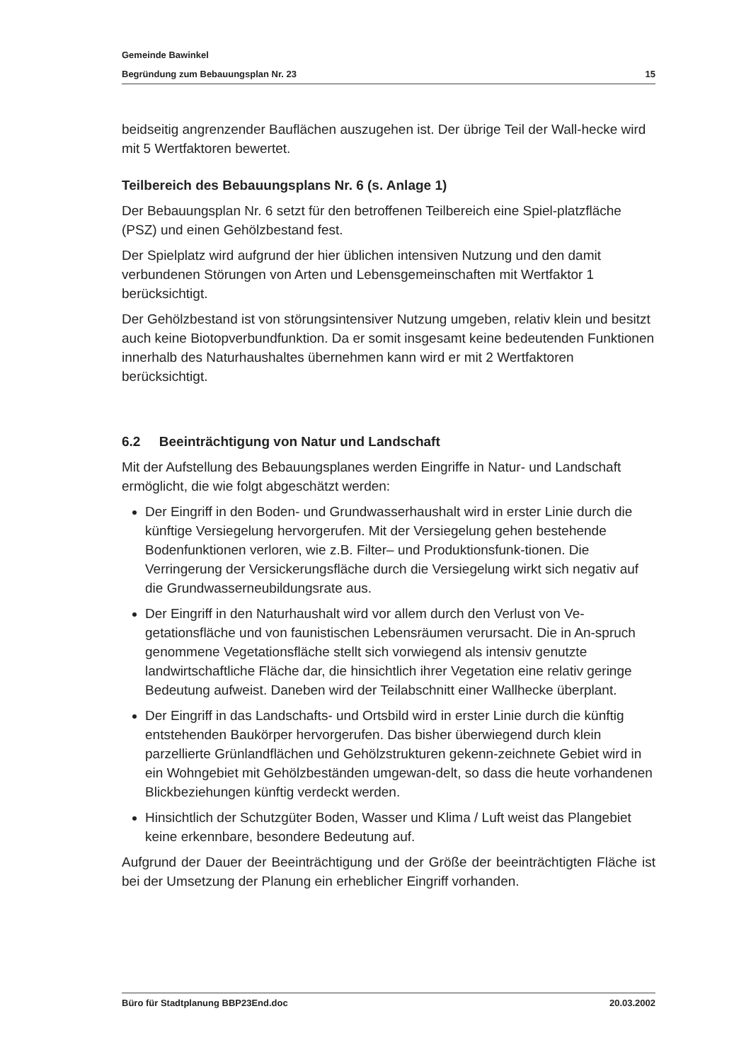Gemeinde Bawinkel
Begründung zum Bebauungsplan Nr. 23 15
beidseitig angrenzender Bauflächen auszugehen ist. Der übrige Teil der Wall-hecke wird mit 5 Wertfaktoren bewertet.
Teilbereich des Bebauungsplans Nr. 6 (s. Anlage 1)
Der Bebauungsplan Nr. 6 setzt für den betroffenen Teilbereich eine Spiel-platzfläche (PSZ) und einen Gehölzbestand fest.
Der Spielplatz wird aufgrund der hier üblichen intensiven Nutzung und den damit verbundenen Störungen von Arten und Lebensgemeinschaften mit Wertfaktor 1 berücksichtigt.
Der Gehölzbestand ist von störungsintensiver Nutzung umgeben, relativ klein und besitzt auch keine Biotopverbundfunktion. Da er somit insgesamt keine bedeutenden Funktionen innerhalb des Naturhaushaltes übernehmen kann wird er mit 2 Wertfaktoren berücksichtigt.
6.2 Beeinträchtigung von Natur und Landschaft
Mit der Aufstellung des Bebauungsplanes werden Eingriffe in Natur- und Landschaft ermöglicht, die wie folgt abgeschätzt werden:
Der Eingriff in den Boden- und Grundwasserhaushalt wird in erster Linie durch die künftige Versiegelung hervorgerufen. Mit der Versiegelung gehen bestehende Bodenfunktionen verloren, wie z.B. Filter– und Produktionsfunk-tionen. Die Verringerung der Versickerungsfläche durch die Versiegelung wirkt sich negativ auf die Grundwasserneubildungsrate aus.
Der Eingriff in den Naturhaushalt wird vor allem durch den Verlust von Ve-getationsfläche und von faunistischen Lebensräumen verursacht. Die in An-spruch genommene Vegetationsfläche stellt sich vorwiegend als intensiv genutzte landwirtschaftliche Fläche dar, die hinsichtlich ihrer Vegetation eine relativ geringe Bedeutung aufweist. Daneben wird der Teilabschnitt einer Wallhecke überplant.
Der Eingriff in das Landschafts- und Ortsbild wird in erster Linie durch die künftig entstehenden Baukörper hervorgerufen. Das bisher überwiegend durch klein parzellierte Grünlandflächen und Gehölzstrukturen gekenn-zeichnete Gebiet wird in ein Wohngebiet mit Gehölzbeständen umgewan-delt, so dass die heute vorhandenen Blickbeziehungen künftig verdeckt werden.
Hinsichtlich der Schutzgüter Boden, Wasser und Klima / Luft weist das Plangebiet keine erkennbare, besondere Bedeutung auf.
Aufgrund der Dauer der Beeinträchtigung und der Größe der beeinträchtigten Fläche ist bei der Umsetzung der Planung ein erheblicher Eingriff vorhanden.
Büro für Stadtplanung BBP23End.doc 20.03.2002